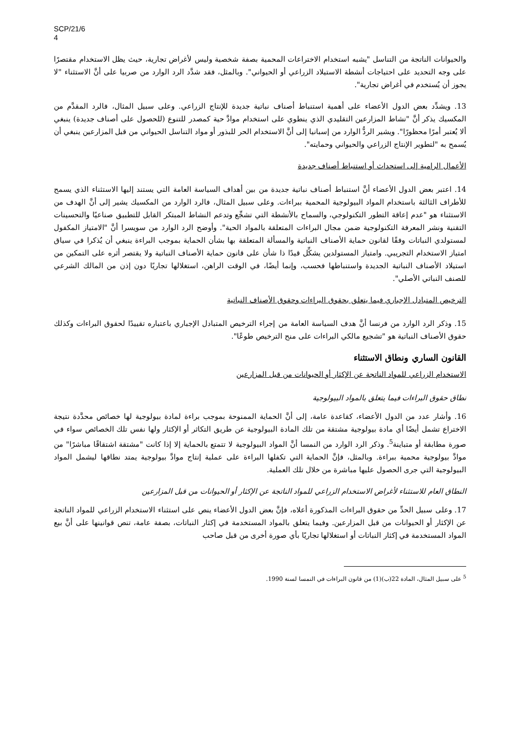SCP/21/6
4
والحيوانات الناتجة من التناسل "يشبه استخدام الاختراعات المحمية بصفة شخصية وليس لأغراض تجارية، حيث يظل الاستخدام مقتصرًا على وجه التحديد على احتياجات أنشطة الاستيلاد الزراعي أو الحيواني". وبالمثل، فقد شدَّد الرد الوارد من صربيا على أنَّ الاستثناء "لا يجوز أن يُستخدم في أغراض تجارية".
13. ويشدِّد بعض الدول الأعضاء على أهمية استنباط أصناف نباتية جديدة للإنتاج الزراعي. وعلى سبيل المثال، فالرد المقدَّم من المكسيك يذكر أنَّ "نشاط المزارعين التقليدي الذي ينطوي على استخدام موادَّ حية كمصدر للتنوع (للحصول على أصناف جديدة) ينبغي ألا يُعتبر أمرًا محظورًا". ويشير الردُّ الوارد من إسبانيا إلى أنَّ الاستخدام الحر للبذور أو مواد التناسل الحيواني من قبل المزارعين ينبغي أن يُسمح به "لتطوير الإنتاج الزراعي والحيواني وحمايته".
الأعمال الرامية إلى استحداث أو استنباط أصناف جديدة
14. اعتبر بعض الدول الأعضاء أنَّ استنباط أصناف نباتية جديدة من بين أهداف السياسة العامة التي يستند إليها الاستثناء الذي يسمح للأطراف الثالثة باستخدام المواد البيولوجية المحمية ببراءات. وعلى سبيل المثال، فالرد الوارد من المكسيك يشير إلى أنَّ الهدف من الاستثناء هو "عدم إعاقة التطور التكنولوجي، والسماح بالأنشطة التي تشجِّع وتدعم النشاط المبتكر القابل للتطبيق صناعيًا والتحسينات التقنية ونشر المعرفة التكنولوجية ضمن مجال البراءات المتعلقة بالمواد الحية". وأوضح الرد الوارد من سويسرا أنَّ "الامتياز المكفول لمستولدي النباتات وفقًا لقانون حماية الأصناف النباتية والمسألة المتعلقة بها بشأن الحماية بموجب البراءة ينبغي أن يُذكرا في سياق امتياز الاستخدام التجريبي. وامتياز المستولدين يشكِّل قيدًا ذا شأن على قانون حماية الأصناف النباتية ولا يقتصر أثره على التمكين من استيلاد الأصناف النباتية الجديدة واستنباطها فحسب، وإنما أيضًا، في الوقت الراهن، استغلالها تجاريًا دون إذن من المالك الشرعي للصنف النباتي الأصلي".
الترخيص المتبادل الإجباري فيما يتعلق بحقوق البراءات وحقوق الأصناف النباتية
15. وذكر الرد الوارد من فرنسا أنَّ هدف السياسة العامة من إجراء الترخيص المتبادل الإجباري باعتباره تقييدًا لحقوق البراءات وكذلك حقوق الأصناف النباتية هو "تشجيع مالكي البراءات على منح الترخيص طوعًا".
القانون الساري ونطاق الاستثناء
الاستخدام الزراعي للمواد الناتجة عن الإكثار أو الحيوانات من قبل المزارعين
نطاق حقوق البراءات فيما يتعلق بالمواد البيولوجية
16. وأشار عدد من الدول الأعضاء، كقاعدة عامة، إلى أنَّ الحماية الممنوحة بموجب براءة لمادة بيولوجية لها خصائص محدَّدة نتيجة الاختراع تشمل أيضًا أي مادة بيولوجية مشتقة من تلك المادة البيولوجية عن طريق التكاثر أو الإكثار ولها نفس تلك الخصائص سواء في صورة مطابقة أو متباينة<sup>5</sup>. وذكر الرد الوارد من النمسا أنَّ المواد البيولوجية لا تتمتع بالحماية إلا إذا كانت "مشتقة اشتقاقًا مباشرًا" من موادَّ بيولوجية محمية ببراءة. وبالمثل، فإنَّ الحماية التي تكفلها البراءة على عملية إنتاج موادَّ بيولوجية يمتد نطاقها ليشمل المواد البيولوجية التي جرى الحصول عليها مباشرة من خلال تلك العملية.
النطاق العام للاستثناء لأغراض الاستخدام الزراعي للمواد الناتجة عن الإكثار أو الحيوانات من قبل المزارعين
17. وعلى سبيل الحدِّ من حقوق البراءات المذكورة أعلاه، فإنَّ بعض الدول الأعضاء ينص على استثناء الاستخدام الزراعي للمواد الناتجة عن الإكثار أو الحيوانات من قبل المزارعين. وفيما يتعلق بالمواد المستخدمة في إكثار النباتات، بصفة عامة، تنص قوانينها على أنَّ بيع المواد المستخدمة في إكثار النباتات أو استغلالها تجاريًا بأي صورة أخرى من قبل صاحب
<sup>5</sup> على سبيل المثال، المادة 22(ب)(1) من قانون البراءات في النمسا لسنة 1990.